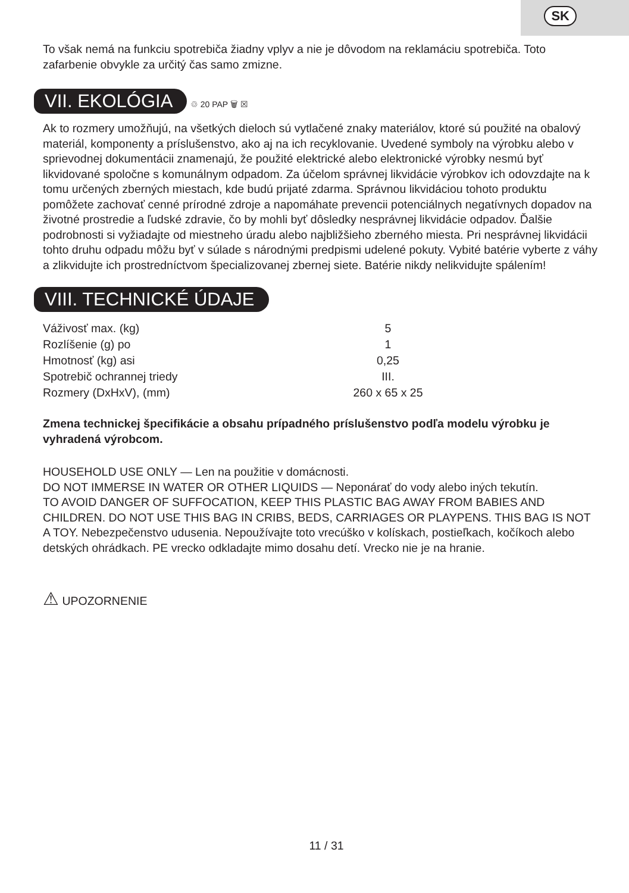SK
To však nemá na funkciu spotrebiča žiadny vplyv a nie je dôvodom na reklamáciu spotrebiča. Toto zafarbenie obvykle za určitý čas samo zmizne.
VII. EKOLÓGIA
♲ 20 PAP 🗑 ☒
Ak to rozmery umožňujú, na všetkých dieloch sú vytlačené znaky materiálov, ktoré sú použité na obalový materiál, komponenty a príslušenstvo, ako aj na ich recyklovanie. Uvedené symboly na výrobku alebo v sprievodnej dokumentácii znamenajú, že použité elektrické alebo elektronické výrobky nesmú byť likvidované spoločne s komunálnym odpadom. Za účelom správnej likvidácie výrobkov ich odovzdajte na k tomu určených zberných miestach, kde budú prijaté zdarma. Správnou likvidáciou tohoto produktu pomôžete zachovať cenné prírodné zdroje a napomáhate prevencii potenciálnych negatívnych dopadov na životné prostredie a ľudské zdravie, čo by mohli byť dôsledky nesprávnej likvidácie odpadov. Ďalšie podrobnosti si vyžiadajte od miestneho úradu alebo najbližšieho zberného miesta. Pri nesprávnej likvidácii tohto druhu odpadu môžu byť v súlade s národnými predpismi udelené pokuty. Vybité batérie vyberte z váhy a zlikvidujte ich prostredníctvom špecializovanej zbernej siete. Batérie nikdy nelikvidujte spálením!
VIII. TECHNICKÉ ÚDAJE
| Váživosť max. (kg) | 5 |
| Rozlíšenie (g) po | 1 |
| Hmotnosť (kg) asi | 0,25 |
| Spotrebič ochrannej triedy | III. |
| Rozmery (DxHxV), (mm) | 260 x 65 x 25 |
Zmena technickej špecifikácie a obsahu prípadného príslušenstvo podľa modelu výrobku je vyhradená výrobcom.
HOUSEHOLD USE ONLY — Len na použitie v domácnosti.
DO NOT IMMERSE IN WATER OR OTHER LIQUIDS — Neponárať do vody alebo iných tekutín.
TO AVOID DANGER OF SUFFOCATION, KEEP THIS PLASTIC BAG AWAY FROM BABIES AND CHILDREN. DO NOT USE THIS BAG IN CRIBS, BEDS, CARRIAGES OR PLAYPENS. THIS BAG IS NOT A TOY. Nebezpečenstvo udusenia. Nepoužívajte toto vrecúško v kolískach, postieľkach, kočíkoch alebo detských ohrádkach. PE vrecko odkladajte mimo dosahu detí. Vrecko nie je na hranie.
⚠ UPOZORNENIE
11 / 31